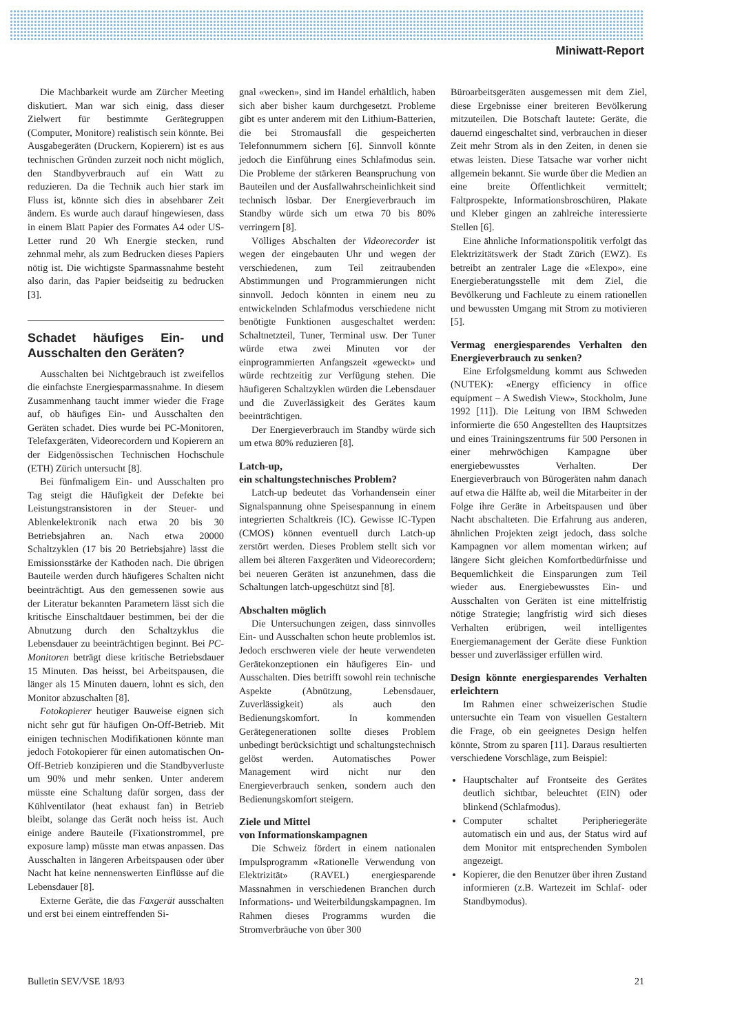Miniwatt-Report
Die Machbarkeit wurde am Zürcher Meeting diskutiert. Man war sich einig, dass dieser Zielwert für bestimmte Gerätegruppen (Computer, Monitore) realistisch sein könnte. Bei Ausgabegeräten (Druckern, Kopierern) ist es aus technischen Gründen zurzeit noch nicht möglich, den Standbyverbrauch auf ein Watt zu reduzieren. Da die Technik auch hier stark im Fluss ist, könnte sich dies in absehbarer Zeit ändern. Es wurde auch darauf hingewiesen, dass in einem Blatt Papier des Formates A4 oder US-Letter rund 20 Wh Energie stecken, rund zehnmal mehr, als zum Bedrucken dieses Papiers nötig ist. Die wichtigste Sparmassnahme besteht also darin, das Papier beidseitig zu bedrucken [3].
Schadet häufiges Ein- und Ausschalten den Geräten?
Ausschalten bei Nichtgebrauch ist zweifellos die einfachste Energiesparmassnahme. In diesem Zusammenhang taucht immer wieder die Frage auf, ob häufiges Ein- und Ausschalten den Geräten schadet. Dies wurde bei PC-Monitoren, Telefaxgeräten, Videorecordern und Kopierern an der Eidgenössischen Technischen Hochschule (ETH) Zürich untersucht [8].
Bei fünfmaligem Ein- und Ausschalten pro Tag steigt die Häufigkeit der Defekte bei Leistungstransistoren in der Steuer- und Ablenkelektronik nach etwa 20 bis 30 Betriebsjahren an. Nach etwa 20000 Schaltzyklen (17 bis 20 Betriebsjahre) lässt die Emissionsstärke der Kathoden nach. Die übrigen Bauteile werden durch häufigeres Schalten nicht beeinträchtigt. Aus den gemessenen sowie aus der Literatur bekannten Parametern lässt sich die kritische Einschaltdauer bestimmen, bei der die Abnutzung durch den Schaltzyklus die Lebensdauer zu beeinträchtigen beginnt. Bei PC-Monitoren beträgt diese kritische Betriebsdauer 15 Minuten. Das heisst, bei Arbeitspausen, die länger als 15 Minuten dauern, lohnt es sich, den Monitor abzuschalten [8].
Fotokopierer heutiger Bauweise eignen sich nicht sehr gut für häufigen On-Off-Betrieb. Mit einigen technischen Modifikationen könnte man jedoch Fotokopierer für einen automatischen On-Off-Betrieb konzipieren und die Standbyverluste um 90% und mehr senken. Unter anderem müsste eine Schaltung dafür sorgen, dass der Kühlventilator (heat exhaust fan) in Betrieb bleibt, solange das Gerät noch heiss ist. Auch einige andere Bauteile (Fixationstrommel, pre exposure lamp) müsste man etwas anpassen. Das Ausschalten in längeren Arbeitspausen oder über Nacht hat keine nennenswerten Einflüsse auf die Lebensdauer [8].
Externe Geräte, die das Faxgerät ausschalten und erst bei einem eintreffenden Si-
gnal «wecken», sind im Handel erhältlich, haben sich aber bisher kaum durchgesetzt. Probleme gibt es unter anderem mit den Lithium-Batterien, die bei Stromausfall die gespeicherten Telefonnummern sichern [6]. Sinnvoll könnte jedoch die Einführung eines Schlafmodus sein. Die Probleme der stärkeren Beanspruchung von Bauteilen und der Ausfallwahrscheinlichkeit sind technisch lösbar. Der Energieverbrauch im Standby würde sich um etwa 70 bis 80% verringern [8].
Völliges Abschalten der Videorecorder ist wegen der eingebauten Uhr und wegen der verschiedenen, zum Teil zeitraubenden Abstimmungen und Programmierungen nicht sinnvoll. Jedoch könnten in einem neu zu entwickelnden Schlafmodus verschiedene nicht benötigte Funktionen ausgeschaltet werden: Schaltnetzteil, Tuner, Terminal usw. Der Tuner würde etwa zwei Minuten vor der einprogrammierten Anfangszeit «geweckt» und würde rechtzeitig zur Verfügung stehen. Die häufigeren Schaltzyklen würden die Lebensdauer und die Zuverlässigkeit des Gerätes kaum beeinträchtigen.
Der Energieverbrauch im Standby würde sich um etwa 80% reduzieren [8].
Latch-up,
ein schaltungstechnisches Problem?
Latch-up bedeutet das Vorhandensein einer Signalspannung ohne Speisespannung in einem integrierten Schaltkreis (IC). Gewisse IC-Typen (CMOS) können eventuell durch Latch-up zerstört werden. Dieses Problem stellt sich vor allem bei älteren Faxgeräten und Videorecordern; bei neueren Geräten ist anzunehmen, dass die Schaltungen latch-upgeschützt sind [8].
Abschalten möglich
Die Untersuchungen zeigen, dass sinnvolles Ein- und Ausschalten schon heute problemlos ist. Jedoch erschweren viele der heute verwendeten Gerätekonzeptionen ein häufigeres Ein- und Ausschalten. Dies betrifft sowohl rein technische Aspekte (Abnützung, Lebensdauer, Zuverlässigkeit) als auch den Bedienungskomfort. In kommenden Gerätegenerationen sollte dieses Problem unbedingt berücksichtigt und schaltungstechnisch gelöst werden. Automatisches Power Management wird nicht nur den Energieverbrauch senken, sondern auch den Bedienungskomfort steigern.
Ziele und Mittel
von Informationskampagnen
Die Schweiz fördert in einem nationalen Impulsprogramm «Rationelle Verwendung von Elektrizität» (RAVEL) energiesparende Massnahmen in verschiedenen Branchen durch Informations- und Weiterbildungskampagnen. Im Rahmen dieses Programms wurden die Stromverbräuche von über 300
Büroarbeitsgeräten ausgemessen mit dem Ziel, diese Ergebnisse einer breiteren Bevölkerung mitzuteilen. Die Botschaft lautete: Geräte, die dauernd eingeschaltet sind, verbrauchen in dieser Zeit mehr Strom als in den Zeiten, in denen sie etwas leisten. Diese Tatsache war vorher nicht allgemein bekannt. Sie wurde über die Medien an eine breite Öffentlichkeit vermittelt; Faltprospekte, Informationsbroschüren, Plakate und Kleber gingen an zahlreiche interessierte Stellen [6].
Eine ähnliche Informationspolitik verfolgt das Elektrizitätswerk der Stadt Zürich (EWZ). Es betreibt an zentraler Lage die «Elexpo», eine Energieberatungsstelle mit dem Ziel, die Bevölkerung und Fachleute zu einem rationellen und bewussten Umgang mit Strom zu motivieren [5].
Vermag energiesparendes Verhalten den Energieverbrauch zu senken?
Eine Erfolgsmeldung kommt aus Schweden (NUTEK): «Energy efficiency in office equipment – A Swedish View», Stockholm, June 1992 [11]). Die Leitung von IBM Schweden informierte die 650 Angestellten des Hauptsitzes und eines Trainingszentrums für 500 Personen in einer mehrwöchigen Kampagne über energiebewusstes Verhalten. Der Energieverbrauch von Bürogeräten nahm danach auf etwa die Hälfte ab, weil die Mitarbeiter in der Folge ihre Geräte in Arbeitspausen und über Nacht abschalteten. Die Erfahrung aus anderen, ähnlichen Projekten zeigt jedoch, dass solche Kampagnen vor allem momentan wirken; auf längere Sicht gleichen Komfortbedürfnisse und Bequemlichkeit die Einsparungen zum Teil wieder aus. Energiebewusstes Ein- und Ausschalten von Geräten ist eine mittelfristig nötige Strategie; langfristig wird sich dieses Verhalten erübrigen, weil intelligentes Energiemanagement der Geräte diese Funktion besser und zuverlässiger erfüllen wird.
Design könnte energiesparendes Verhalten erleichtern
Im Rahmen einer schweizerischen Studie untersuchte ein Team von visuellen Gestaltern die Frage, ob ein geeignetes Design helfen könnte, Strom zu sparen [11]. Daraus resultierten verschiedene Vorschläge, zum Beispiel:
Hauptschalter auf Frontseite des Gerätes deutlich sichtbar, beleuchtet (EIN) oder blinkend (Schlafmodus).
Computer schaltet Peripheriegeräte automatisch ein und aus, der Status wird auf dem Monitor mit entsprechenden Symbolen angezeigt.
Kopierer, die den Benutzer über ihren Zustand informieren (z.B. Wartezeit im Schlaf- oder Standbymodus).
Bulletin SEV/VSE 18/93 21